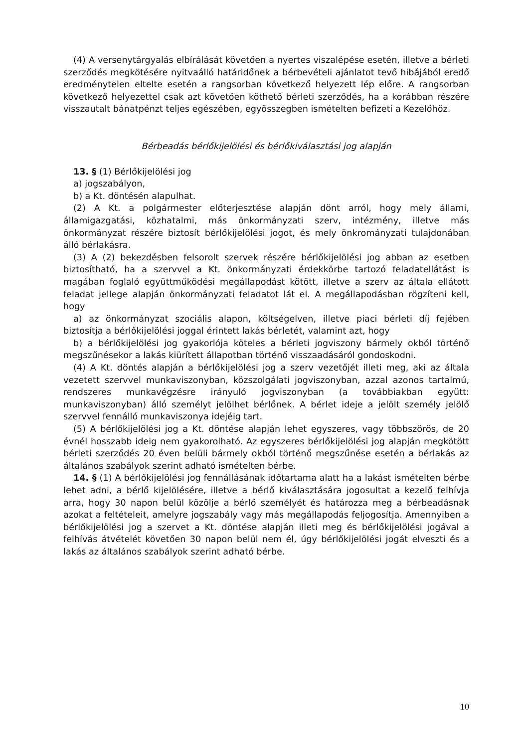(4) A versenytárgyalás elbírálását követően a nyertes viszalépése esetén, illetve a bérleti szerződés megkötésére nyitvaálló határidőnek a bérbevételi ajánlatot tevő hibájából eredő eredménytelen eltelte esetén a rangsorban következő helyezett lép előre. A rangsorban következő helyezettel csak azt követően köthető bérleti szerződés, ha a korábban részére visszautalt bánatpénzt teljes egészében, egyösszegben ismételten befizeti a Kezelőhöz.
Bérbeadás bérlőkijelölési és bérlőkiválasztási jog alapján
13. § (1) Bérlőkijelölési jog
a) jogszabályon,
b) a Kt. döntésén alapulhat.
(2) A Kt. a polgármester előterjesztése alapján dönt arról, hogy mely állami, államigazgatási, közhatalmi, más önkormányzati szerv, intézmény, illetve más önkormányzat részére biztosít bérlőkijelölési jogot, és mely önkrományzati tulajdonában álló bérlakásra.
(3) A (2) bekezdésben felsorolt szervek részére bérlőkijelölési jog abban az esetben biztosítható, ha a szervvel a Kt. önkormányzati érdekkörbe tartozó feladatellátást is magában foglaló együttműködési megállapodást kötött, illetve a szerv az általa ellátott feladat jellege alapján önkormányzati feladatot lát el. A megállapodásban rögzíteni kell, hogy
a) az önkormányzat szociális alapon, költségelven, illetve piaci bérleti díj fejében biztosítja a bérlőkijelölési joggal érintett lakás bérletét, valamint azt, hogy
b) a bérlőkijelölési jog gyakorlója köteles a bérleti jogviszony bármely okból történő megszűnésekor a lakás kiürített állapotban történő visszaadásáról gondoskodni.
(4) A Kt. döntés alapján a bérlőkijelölési jog a szerv vezetőjét illeti meg, aki az általa vezetett szervvel munkaviszonyban, közszolgálati jogviszonyban, azzal azonos tartalmú, rendszeres munkavégzésre irányuló jogviszonyban (a továbbiakban együtt: munkaviszonyban) álló személyt jelölhet bérlőnek. A bérlet ideje a jelölt személy jelölő szervvel fennálló munkaviszonya idejéig tart.
(5) A bérlőkijelölési jog a Kt. döntése alapján lehet egyszeres, vagy többszörös, de 20 évnél hosszabb ideig nem gyakorolható. Az egyszeres bérlőkijelölési jog alapján megkötött bérleti szerződés 20 éven belüli bármely okból történő megszűnése esetén a bérlakás az általános szabályok szerint adható ismételten bérbe.
14. § (1) A bérlőkijelölési jog fennállásának időtartama alatt ha a lakást ismételten bérbe lehet adni, a bérlő kijelölésére, illetve a bérlő kiválasztására jogosultat a kezelő felhívja arra, hogy 30 napon belül közölje a bérlő személyét és határozza meg a bérbeadásnak azokat a feltételeit, amelyre jogszabály vagy más megállapodás feljogosítja. Amennyiben a bérlőkijelölési jog a szervet a Kt. döntése alapján illeti meg és bérlőkijelölési jogával a felhívás átvételét követően 30 napon belül nem él, úgy bérlőkijelölési jogát elveszti és a lakás az általános szabályok szerint adható bérbe.
10